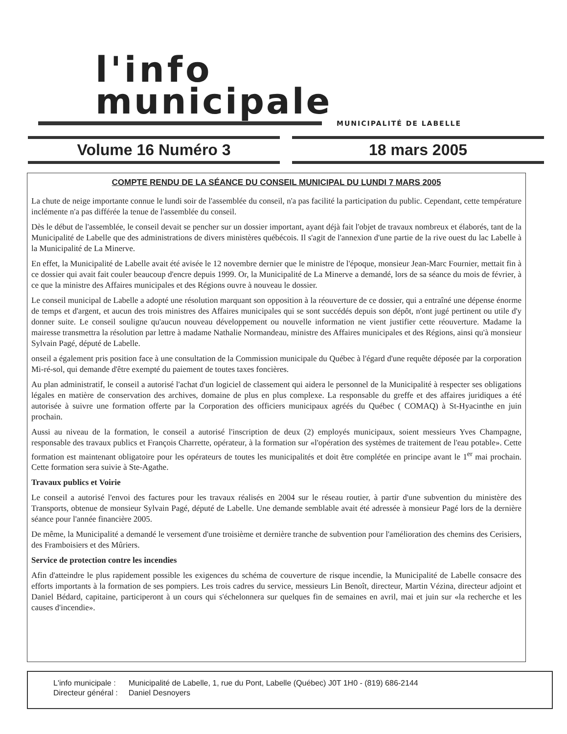l'info
municipale
MUNICIPALITÉ DE LABELLE
Volume 16 Numéro 3 18 mars 2005
COMPTE RENDU DE LA SÉANCE DU CONSEIL MUNICIPAL DU LUNDI 7 MARS 2005
La chute de neige importante connue le lundi soir de l'assemblée du conseil, n'a pas facilité la participation du public. Cependant, cette température inclémente n'a pas différée la tenue de l'assemblée du conseil.
Dès le début de l'assemblée, le conseil devait se pencher sur un dossier important, ayant déjà fait l'objet de travaux nombreux et élaborés, tant de la Municipalité de Labelle que des administrations de divers ministères québécois. Il s'agit de l'annexion d'une partie de la rive ouest du lac Labelle à la Municipalité de La Minerve.
En effet, la Municipalité de Labelle avait été avisée le 12 novembre dernier que le ministre de l'époque, monsieur Jean-Marc Fournier, mettait fin à ce dossier qui avait fait couler beaucoup d'encre depuis 1999. Or, la Municipalité de La Minerve a demandé, lors de sa séance du mois de février, à ce que la ministre des Affaires municipales et des Régions ouvre à nouveau le dossier.
Le conseil municipal de Labelle a adopté une résolution marquant son opposition à la réouverture de ce dossier, qui a entraîné une dépense énorme de temps et d'argent, et aucun des trois ministres des Affaires municipales qui se sont succédés depuis son dépôt, n'ont jugé pertinent ou utile d'y donner suite. Le conseil souligne qu'aucun nouveau développement ou nouvelle information ne vient justifier cette réouverture. Madame la mairesse transmettra la résolution par lettre à madame Nathalie Normandeau, ministre des Affaires municipales et des Régions, ainsi qu'à monsieur Sylvain Pagé, député de Labelle.
onseil a également pris position face à une consultation de la Commission municipale du Québec à l'égard d'une requête déposée par la corporation Mi-ré-sol, qui demande d'être exempté du paiement de toutes taxes foncières.
Au plan administratif, le conseil a autorisé l'achat d'un logiciel de classement qui aidera le personnel de la Municipalité à respecter ses obligations légales en matière de conservation des archives, domaine de plus en plus complexe. La responsable du greffe et des affaires juridiques a été autorisée à suivre une formation offerte par la Corporation des officiers municipaux agréés du Québec ( COMAQ) à St-Hyacinthe en juin prochain.
Aussi au niveau de la formation, le conseil a autorisé l'inscription de deux (2) employés municipaux, soient messieurs Yves Champagne, responsable des travaux publics et François Charrette, opérateur, à la formation sur «l'opération des systèmes de traitement de l'eau potable». Cette formation est maintenant obligatoire pour les opérateurs de toutes les municipalités et doit être complétée en principe avant le 1<sup>er</sup> mai prochain. Cette formation sera suivie à Ste-Agathe.
Travaux publics et Voirie
Le conseil a autorisé l'envoi des factures pour les travaux réalisés en 2004 sur le réseau routier, à partir d'une subvention du ministère des Transports, obtenue de monsieur Sylvain Pagé, député de Labelle. Une demande semblable avait été adressée à monsieur Pagé lors de la dernière séance pour l'année financière 2005.
De même, la Municipalité a demandé le versement d'une troisième et dernière tranche de subvention pour l'amélioration des chemins des Cerisiers, des Framboisiers et des Mûriers.
Service de protection contre les incendies
Afin d'atteindre le plus rapidement possible les exigences du schéma de couverture de risque incendie, la Municipalité de Labelle consacre des efforts importants à la formation de ses pompiers. Les trois cadres du service, messieurs Lin Benoît, directeur, Martin Vézina, directeur adjoint et Daniel Bédard, capitaine, participeront à un cours qui s'échelonnera sur quelques fin de semaines en avril, mai et juin sur «la recherche et les causes d'incendie».
| L'info municipale : | Municipalité de Labelle, 1, rue du Pont, Labelle (Québec) J0T 1H0 - (819) 686-2144 |
| Directeur général : | Daniel Desnoyers |